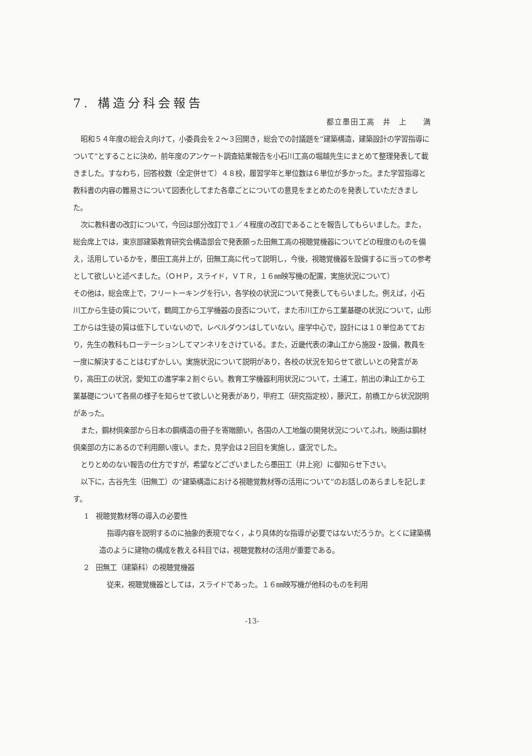7. 構造分科会報告
都立墨田工高　井　上　　満
昭和５４年度の総会え向けて，小委員会を２～３回開き，総会での討議題を“建築構造，建築設計の学習指導について”とすることに決め，前年度のアンケート調査結果報告を小石川工高の堀越先生にまとめて整理発表して載きました。すなわち，回答校数（全定併せて）４８校，履習学年と単位数は６単位が多かった。また学習指導と教科書の内容の難易さについて図表化してまた各章ごとについての意見をまとめたのを発表していただきました。
次に教科書の改訂について，今回は部分改訂で１／４程度の改訂であることを報告してもらいました。また，総会席上では，東京部建築教育研究会構造部会で発表願った田無工高の視聴覚機器についてどの程度のものを備え，活用しているかを，墨田工高井上が，田無工高に代って説明し，今後，視聴覚機器を設備するに当っての参考として欲しいと述べました。（ＯＨＰ，スライド，ＶＴＲ，１６㎜映写機の配置，実施状況について）
その他は，総会席上で，フリートーキングを行い，各学校の状況について発表してもらいました。例えば，小石川工から生徒の質について，鶴岡工から工学機器の良否について，また市川工から工業基礎の状況について，山形工からは生徒の質は低下していないので，レベルダウンはしていない。座学中心で，設計には１０単位あてており，先生の教科もローテーションしてマンネリをさけている。また，近畿代表の津山工から施設・設備，教員を一度に解決することはむずかしい。実施状況について説明があり，各校の状況を知らせて欲しいとの発言があり，高田工の状況，愛知工の進学率２割ぐらい。教育工学機器利用状況について，土浦工，前出の津山工から工業基礎について各県の様子を知らせて欲しいと発表があり，甲府工（研究指定校），藤沢工，前橋工から状況説明があった。
また，鋼材倶楽部から日本の鋼構造の冊子を寄贈願い，各国の人工地盤の開発状況についてふれ，映画は鋼材倶楽部の方にあるので利用願い度い。また，見学会は２回目を実施し，盛況でした。
とりとめのない報告の仕方ですが，希望などございましたら墨田工（井上宛）に御知らせ下さい。
以下に，古谷先生（田無工）の“建築構造における視聴覚教材等の活用について”のお話しのあらましを記します。
1　視聴覚教材等の導入の必要性
指導内容を説明するのに抽象的表現でなく，より具体的な指導が必要ではないだろうか。とくに建築構造のように建物の構成を教える科目では，視聴覚教材の活用が重要である。
2　田無工（建築科）の視聴覚機器
従来，視聴覚機器としては，スライドであった。１６㎜映写機が他科のものを利用
-13-